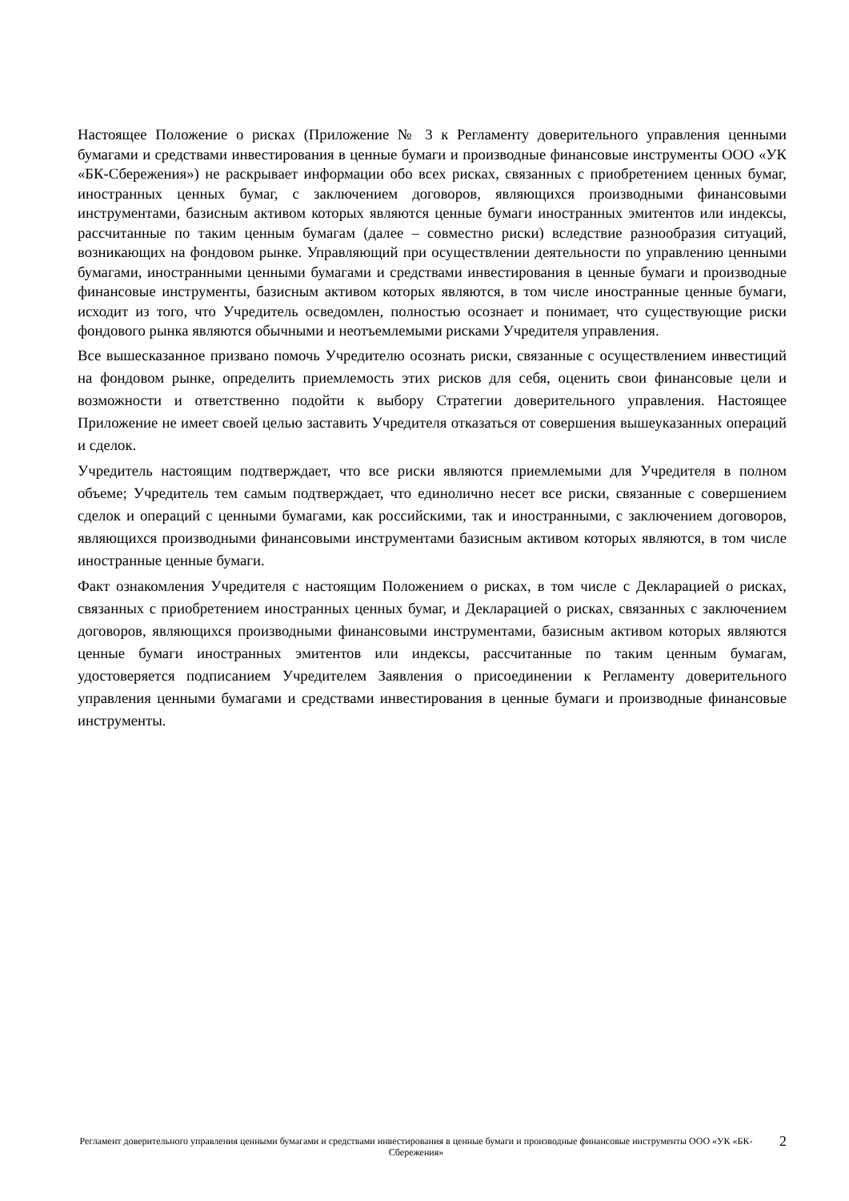Настоящее Положение о рисках (Приложение № 3 к Регламенту доверительного управления ценными бумагами и средствами инвестирования в ценные бумаги и производные финансовые инструменты ООО «УК «БК-Сбережения») не раскрывает информации обо всех рисках, связанных с приобретением ценных бумаг, иностранных ценных бумаг, с заключением договоров, являющихся производными финансовыми инструментами, базисным активом которых являются ценные бумаги иностранных эмитентов или индексы, рассчитанные по таким ценным бумагам (далее – совместно риски) вследствие разнообразия ситуаций, возникающих на фондовом рынке. Управляющий при осуществлении деятельности по управлению ценными бумагами, иностранными ценными бумагами и средствами инвестирования в ценные бумаги и производные финансовые инструменты, базисным активом которых являются, в том числе иностранные ценные бумаги, исходит из того, что Учредитель осведомлен, полностью осознает и понимает, что существующие риски фондового рынка являются обычными и неотъемлемыми рисками Учредителя управления.
Все вышесказанное призвано помочь Учредителю осознать риски, связанные с осуществлением инвестиций на фондовом рынке, определить приемлемость этих рисков для себя, оценить свои финансовые цели и возможности и ответственно подойти к выбору Стратегии доверительного управления. Настоящее Приложение не имеет своей целью заставить Учредителя отказаться от совершения вышеуказанных операций и сделок.
Учредитель настоящим подтверждает, что все риски являются приемлемыми для Учредителя в полном объеме; Учредитель тем самым подтверждает, что единолично несет все риски, связанные с совершением сделок и операций с ценными бумагами, как российскими, так и иностранными, с заключением договоров, являющихся производными финансовыми инструментами базисным активом которых являются, в том числе иностранные ценные бумаги.
Факт ознакомления Учредителя с настоящим Положением о рисках, в том числе с Декларацией о рисках, связанных с приобретением иностранных ценных бумаг, и Декларацией о рисках, связанных с заключением договоров, являющихся производными финансовыми инструментами, базисным активом которых являются ценные бумаги иностранных эмитентов или индексы, рассчитанные по таким ценным бумагам, удостоверяется подписанием Учредителем Заявления о присоединении к Регламенту доверительного управления ценными бумагами и средствами инвестирования в ценные бумаги и производные финансовые инструменты.
Регламент доверительного управления ценными бумагами и средствами инвестирования в ценные бумаги и производные финансовые инструменты ООО «УК «БК-Сбережения»
2